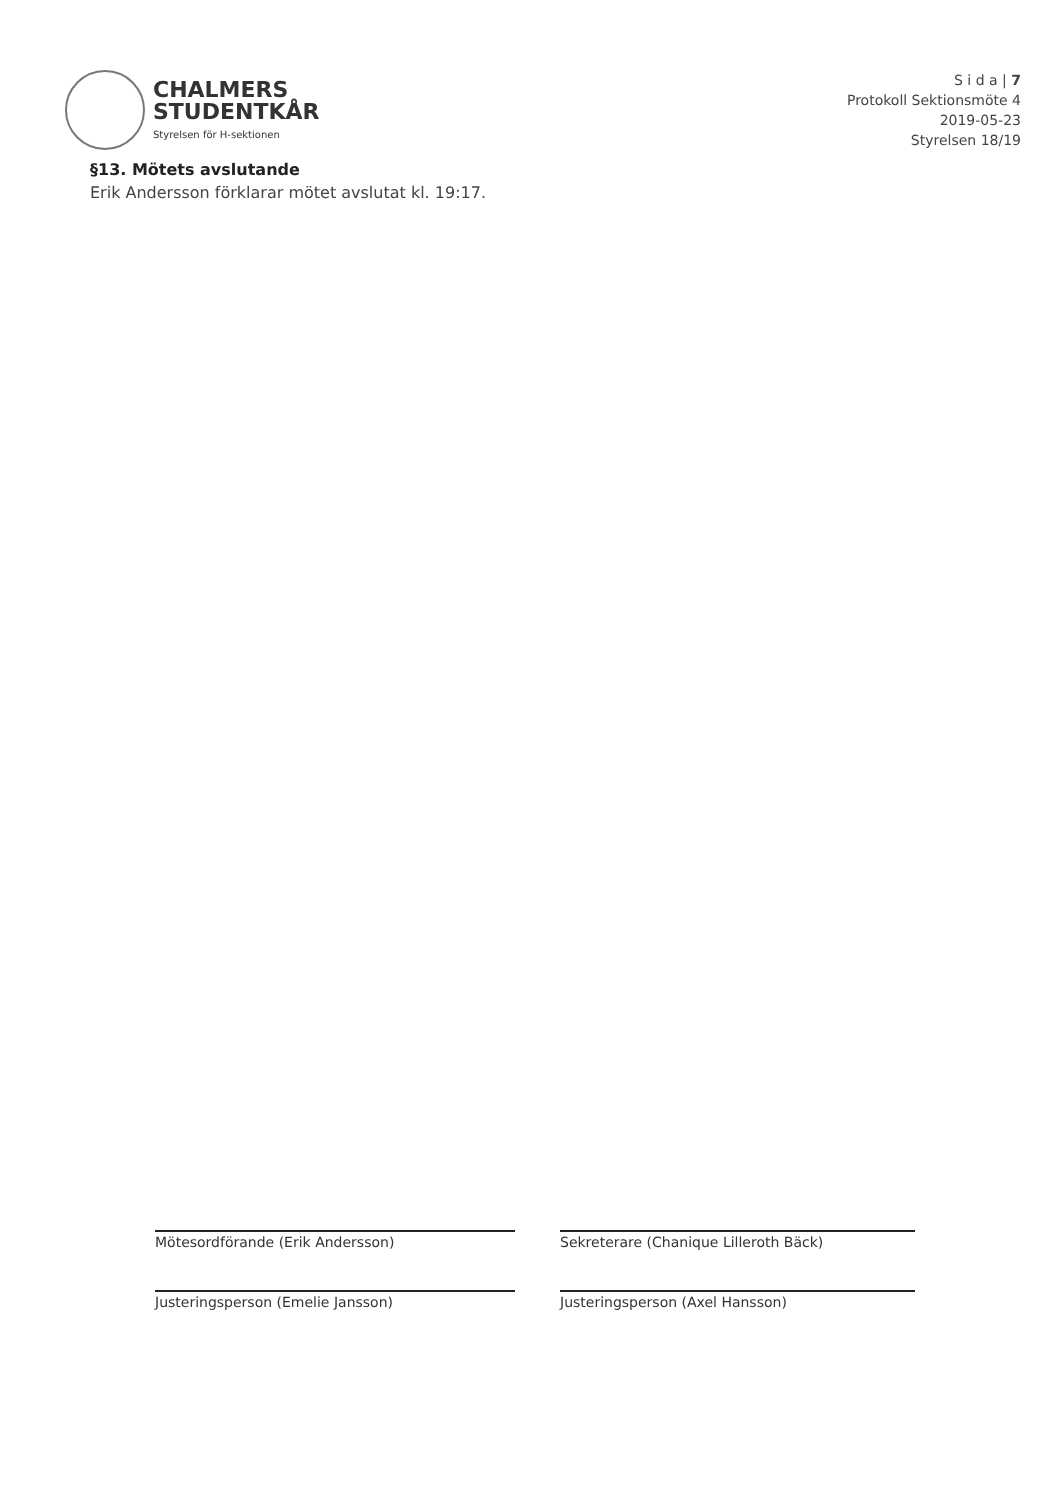CHALMERS
STUDENTKÅR
Styrelsen för H-sektionen
S i d a | 7
Protokoll Sektionsmöte 4
2019-05-23
Styrelsen 18/19
§13. Mötets avslutande
Erik Andersson förklarar mötet avslutat kl. 19:17.
Mötesordförande (Erik Andersson)
Sekreterare (Chanique Lilleroth Bäck)
Justeringsperson (Emelie Jansson)
Justeringsperson (Axel Hansson)